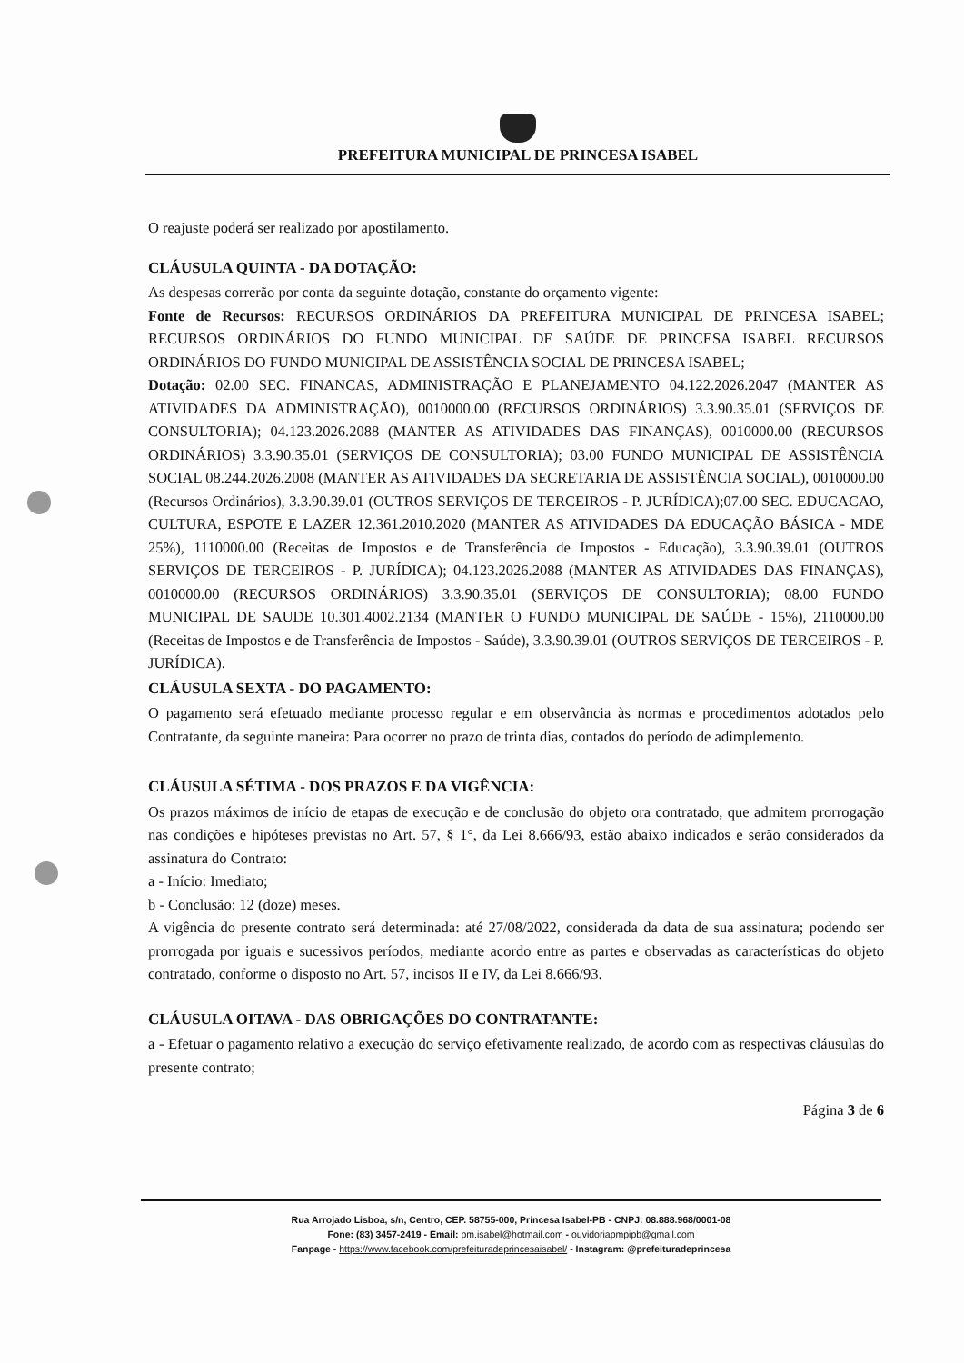PREFEITURA MUNICIPAL DE PRINCESA ISABEL
O reajuste poderá ser realizado por apostilamento.
CLÁUSULA QUINTA - DA DOTAÇÃO:
As despesas correrão por conta da seguinte dotação, constante do orçamento vigente:
Fonte de Recursos: RECURSOS ORDINÁRIOS DA PREFEITURA MUNICIPAL DE PRINCESA ISABEL; RECURSOS ORDINÁRIOS DO FUNDO MUNICIPAL DE SAÚDE DE PRINCESA ISABEL RECURSOS ORDINÁRIOS DO FUNDO MUNICIPAL DE ASSISTÊNCIA SOCIAL DE PRINCESA ISABEL;
Dotação: 02.00 SEC. FINANCAS, ADMINISTRAÇÃO E PLANEJAMENTO 04.122.2026.2047 (MANTER AS ATIVIDADES DA ADMINISTRAÇÃO), 0010000.00 (RECURSOS ORDINÁRIOS) 3.3.90.35.01 (SERVIÇOS DE CONSULTORIA); 04.123.2026.2088 (MANTER AS ATIVIDADES DAS FINANÇAS), 0010000.00 (RECURSOS ORDINÁRIOS) 3.3.90.35.01 (SERVIÇOS DE CONSULTORIA); 03.00 FUNDO MUNICIPAL DE ASSISTÊNCIA SOCIAL 08.244.2026.2008 (MANTER AS ATIVIDADES DA SECRETARIA DE ASSISTÊNCIA SOCIAL), 0010000.00 (Recursos Ordinários), 3.3.90.39.01 (OUTROS SERVIÇOS DE TERCEIROS - P. JURÍDICA);07.00 SEC. EDUCACAO, CULTURA, ESPOTE E LAZER 12.361.2010.2020 (MANTER AS ATIVIDADES DA EDUCAÇÃO BÁSICA - MDE 25%), 1110000.00 (Receitas de Impostos e de Transferência de Impostos - Educação), 3.3.90.39.01 (OUTROS SERVIÇOS DE TERCEIROS - P. JURÍDICA); 04.123.2026.2088 (MANTER AS ATIVIDADES DAS FINANÇAS), 0010000.00 (RECURSOS ORDINÁRIOS) 3.3.90.35.01 (SERVIÇOS DE CONSULTORIA); 08.00 FUNDO MUNICIPAL DE SAUDE 10.301.4002.2134 (MANTER O FUNDO MUNICIPAL DE SAÚDE - 15%), 2110000.00 (Receitas de Impostos e de Transferência de Impostos - Saúde), 3.3.90.39.01 (OUTROS SERVIÇOS DE TERCEIROS - P. JURÍDICA).
CLÁUSULA SEXTA - DO PAGAMENTO:
O pagamento será efetuado mediante processo regular e em observância às normas e procedimentos adotados pelo Contratante, da seguinte maneira: Para ocorrer no prazo de trinta dias, contados do período de adimplemento.
CLÁUSULA SÉTIMA - DOS PRAZOS E DA VIGÊNCIA:
Os prazos máximos de início de etapas de execução e de conclusão do objeto ora contratado, que admitem prorrogação nas condições e hipóteses previstas no Art. 57, § 1°, da Lei 8.666/93, estão abaixo indicados e serão considerados da assinatura do Contrato:
a - Início: Imediato;
b - Conclusão: 12 (doze) meses.
A vigência do presente contrato será determinada: até 27/08/2022, considerada da data de sua assinatura; podendo ser prorrogada por iguais e sucessivos períodos, mediante acordo entre as partes e observadas as características do objeto contratado, conforme o disposto no Art. 57, incisos II e IV, da Lei 8.666/93.
CLÁUSULA OITAVA - DAS OBRIGAÇÕES DO CONTRATANTE:
a - Efetuar o pagamento relativo a execução do serviço efetivamente realizado, de acordo com as respectivas cláusulas do presente contrato;
Página 3 de 6
Rua Arrojado Lisboa, s/n, Centro, CEP. 58755-000, Princesa Isabel-PB - CNPJ: 08.888.968/0001-08
Fone: (83) 3457-2419 - Email: pm.isabel@hotmail.com - ouvidoriapmpipb@gmail.com
Fanpage - https://www.facebook.com/prefeituradeprincesaisabel/ - Instagram: @prefeituradeprincesa